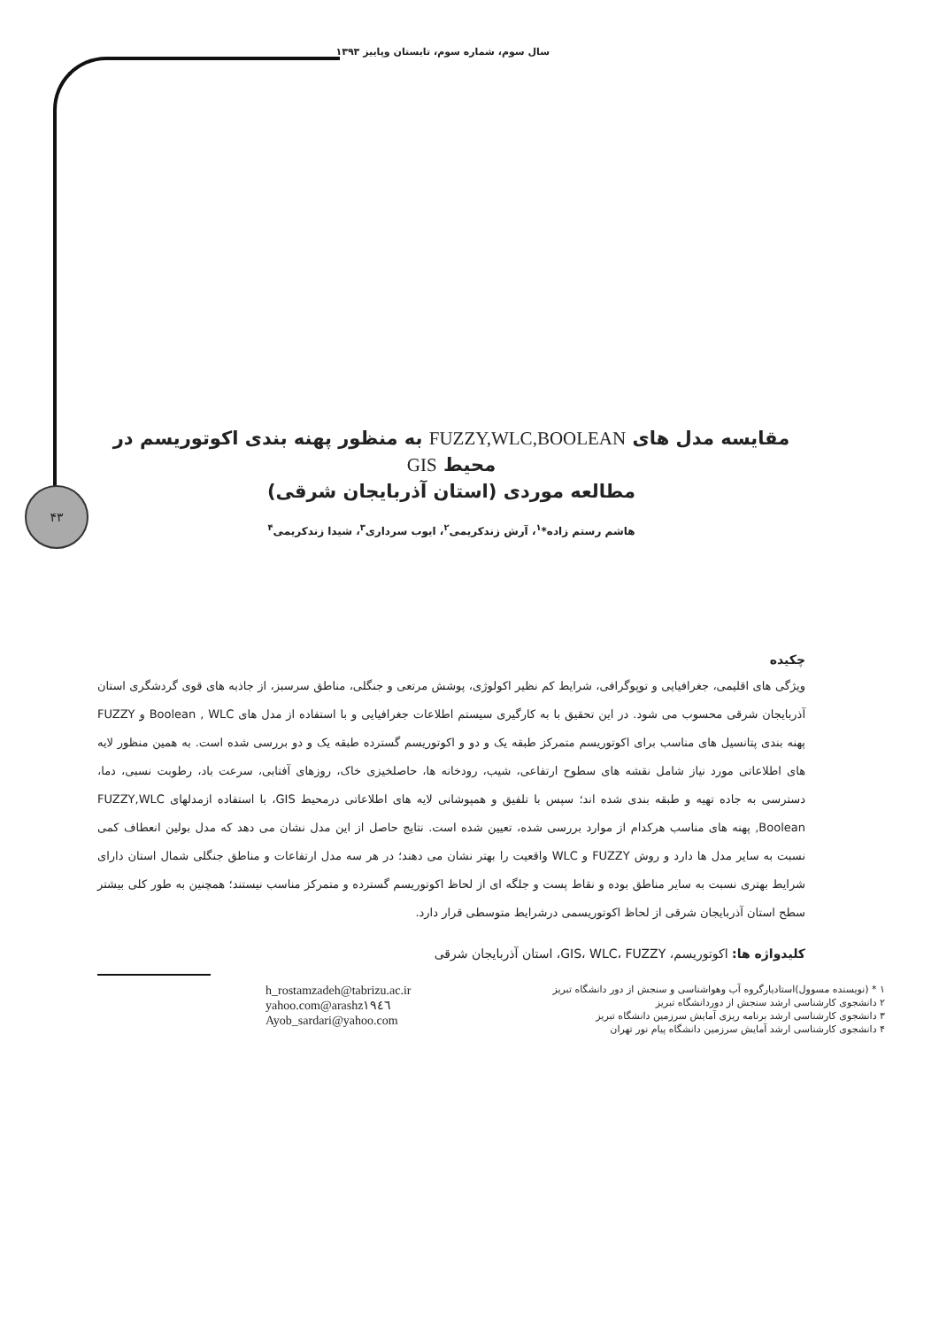۴۳
سال سوم، شماره سوم، تابستان وپاییز ۱۳۹۳
مقایسه مدل های FUZZY,WLC,BOOLEAN به منظور پهنه بندی اکوتوریسم در محیط GIS
مطالعه موردی (استان آذربایجان شرقی)
هاشم رستم زاده*<sup>۱</sup>، آرش زندکریمی<sup>۲</sup>، ایوب سرداری<sup>۳</sup>، شیدا زندکریمی<sup>۴</sup>
چکیده
ویژگی های اقلیمی، جغرافیایی و توپوگرافی، شرایط کم نظیر اکولوژی، پوشش مرتعی و جنگلی، مناطق سرسبز، از جاذبه های قوی گردشگری استان آذربایجان شرقی محسوب می شود. در این تحقیق با به کارگیری سیستم اطلاعات جغرافیایی و با استفاده از مدل های Boolean , WLC و FUZZY پهنه بندی پتانسیل های مناسب برای اکوتوریسم متمرکز طبقه یک و دو و اکوتوریسم گسترده طبقه یک و دو بررسی شده است. به همین منظور لایه های اطلاعاتی مورد نیاز شامل نقشه های سطوح ارتفاعی، شیب، رودخانه ها، حاصلخیزی خاک، روزهای آفتابی، سرعت باد، رطوبت نسبی، دما، دسترسی به جاده تهیه و طبقه بندی شده اند؛ سپس با تلفیق و همپوشانی لایه های اطلاعاتی درمحیط GIS، با استفاده ازمدلهای FUZZY,WLC Boolean, پهنه های مناسب هرکدام از موارد بررسی شده، تعیین شده است. نتایج حاصل از این مدل نشان می دهد که مدل بولین انعطاف کمی نسبت به سایر مدل ها دارد و روش FUZZY و WLC واقعیت را بهتر نشان می دهند؛ در هر سه مدل ارتفاعات و مناطق جنگلی شمال استان دارای شرایط بهتری نسبت به سایر مناطق بوده و نقاط پست و جلگه ای از لحاظ اکوتوریسم گسترده و متمرکز مناسب نیستند؛ همچنین به طور کلی بیشتر سطح استان آذربایجان شرقی از لحاظ اکوتوریسمی درشرایط متوسطی قرار دارد.
کلیدواژه ها: اکوتوریسم، GIS، WLC، FUZZY، استان آذربایجان شرقی
h_rostamzadeh@tabrizu.ac.ir
yahoo.com@arashz۱۹٤٦
Ayob_sardari@yahoo.com
۱ * (نویسنده مسوول)استادیارگروه آب وهواشناسی و سنجش از دور دانشگاه تبریز
۲ دانشجوی کارشناسی ارشد سنجش از دوردانشگاه تبریز
۳ دانشجوی کارشناسی ارشد برنامه ریزی آمایش سرزمین دانشگاه تبریز
۴ دانشجوی کارشناسی ارشد آمایش سرزمین دانشگاه پیام نور تهران